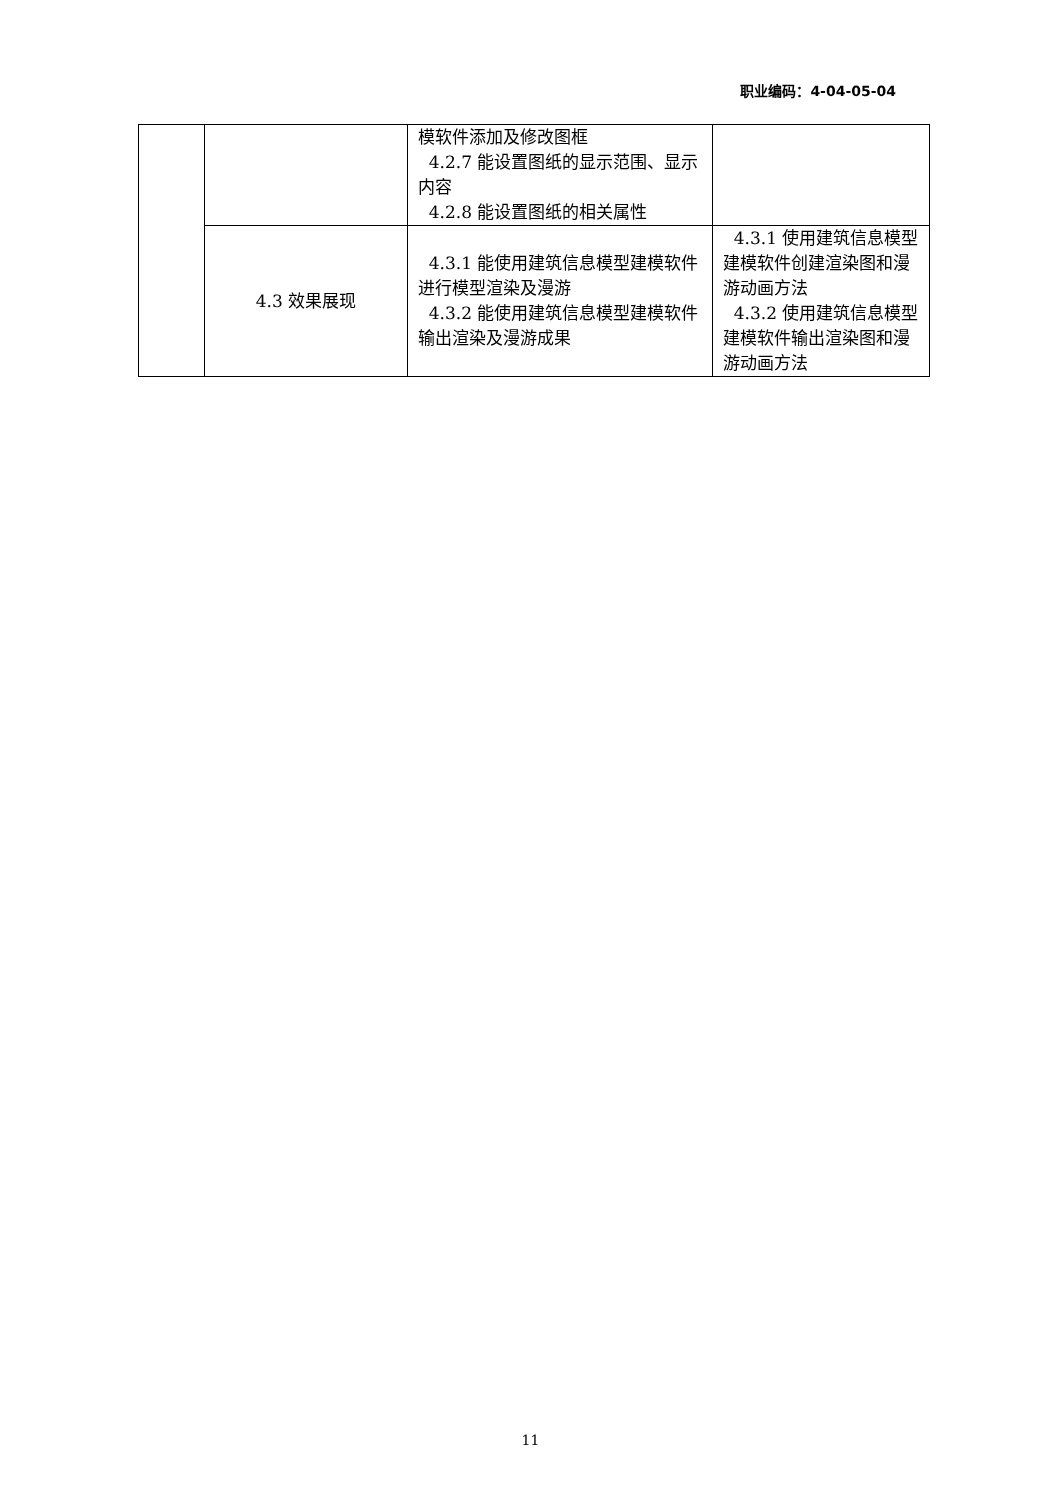职业编码：4-04-05-04
| | | 模软件添加及修改图框 4.2.7 能设置图纸的显示范围、显示内容 4.2.8 能设置图纸的相关属性 | |
| | 4.3 效果展现 | 4.3.1 能使用建筑信息模型建模软件进行模型渲染及漫游 4.3.2 能使用建筑信息模型建模软件输出渲染及漫游成果 | 4.3.1 使用建筑信息模型建模软件创建渲染图和漫游动画方法 4.3.2 使用建筑信息模型建模软件输出渲染图和漫游动画方法 |
11